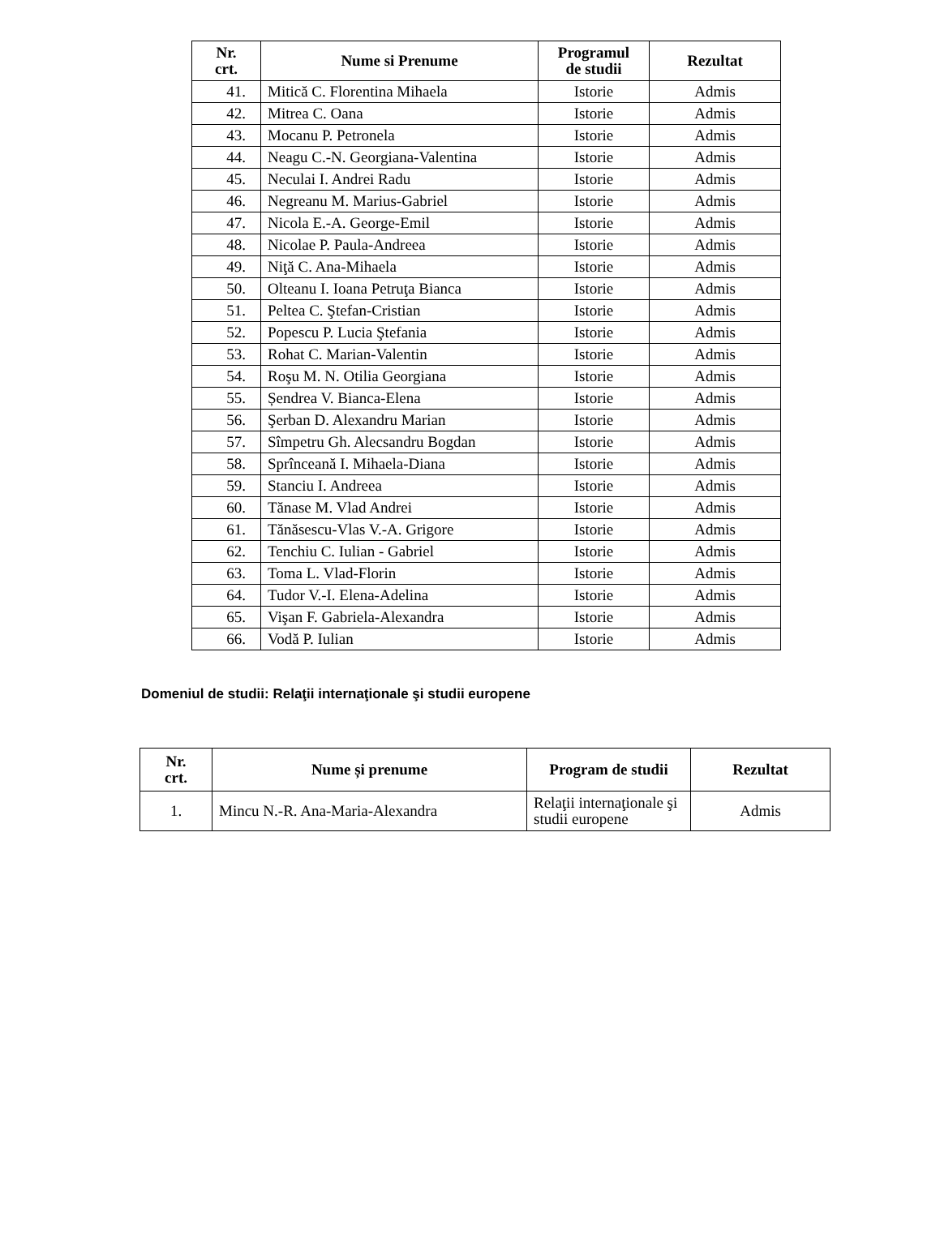| Nr. crt. | Nume si Prenume | Programul de studii | Rezultat |
| --- | --- | --- | --- |
| 41. | Mitică C. Florentina Mihaela | Istorie | Admis |
| 42. | Mitrea C. Oana | Istorie | Admis |
| 43. | Mocanu P. Petronela | Istorie | Admis |
| 44. | Neagu C.-N. Georgiana-Valentina | Istorie | Admis |
| 45. | Neculai I. Andrei Radu | Istorie | Admis |
| 46. | Negreanu M. Marius-Gabriel | Istorie | Admis |
| 47. | Nicola E.-A. George-Emil | Istorie | Admis |
| 48. | Nicolae P. Paula-Andreea | Istorie | Admis |
| 49. | Niţă C. Ana-Mihaela | Istorie | Admis |
| 50. | Olteanu I. Ioana Petruţa Bianca | Istorie | Admis |
| 51. | Peltea C. Ştefan-Cristian | Istorie | Admis |
| 52. | Popescu P. Lucia Ştefania | Istorie | Admis |
| 53. | Rohat C. Marian-Valentin | Istorie | Admis |
| 54. | Roşu M. N. Otilia Georgiana | Istorie | Admis |
| 55. | Șendrea V. Bianca-Elena | Istorie | Admis |
| 56. | Şerban D. Alexandru Marian | Istorie | Admis |
| 57. | Sîmpetru Gh. Alecsandru Bogdan | Istorie | Admis |
| 58. | Sprînceană I. Mihaela-Diana | Istorie | Admis |
| 59. | Stanciu I. Andreea | Istorie | Admis |
| 60. | Tănase M. Vlad Andrei | Istorie | Admis |
| 61. | Tănăsescu-Vlas V.-A. Grigore | Istorie | Admis |
| 62. | Tenchiu C. Iulian - Gabriel | Istorie | Admis |
| 63. | Toma L. Vlad-Florin | Istorie | Admis |
| 64. | Tudor V.-I. Elena-Adelina | Istorie | Admis |
| 65. | Vişan F. Gabriela-Alexandra | Istorie | Admis |
| 66. | Vodă P. Iulian | Istorie | Admis |
Domeniul de studii: Relaţii internaţionale şi studii europene
| Nr. crt. | Nume și prenume | Program de studii | Rezultat |
| --- | --- | --- | --- |
| 1. | Mincu N.-R. Ana-Maria-Alexandra | Relaţii internaţionale şi studii europene | Admis |